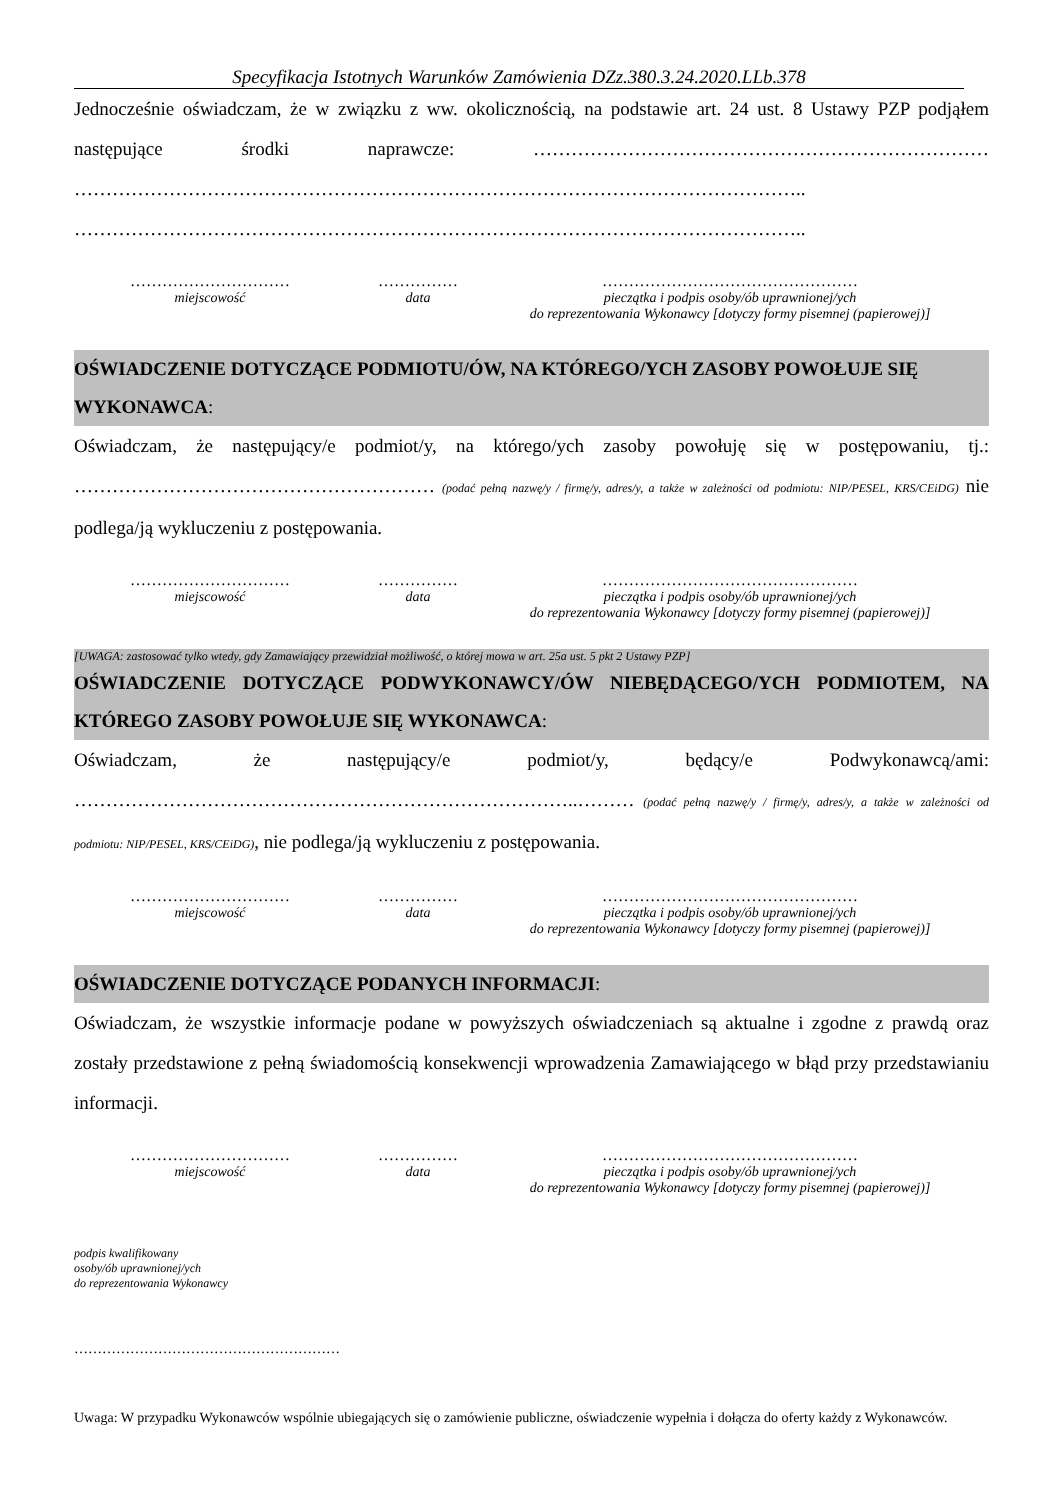Specyfikacja Istotnych Warunków Zamówienia DZz.380.3.24.2020.LLb.378
Jednocześnie oświadczam, że w związku z ww. okolicznością, na podstawie art. 24 ust. 8 Ustawy PZP podjąłem następujące środki naprawcze: ……………………………………………………………… …………………………………………………………………………………………………….. ……………………………………………………………………………………………………..
…………………………
miejscowość
……………
data
…………………………………………
pieczątka i podpis osoby/ób uprawnionej/ych
do reprezentowania Wykonawcy [dotyczy formy pisemnej (papierowej)]
OŚWIADCZENIE DOTYCZĄCE PODMIOTU/ÓW, NA KTÓREGO/YCH ZASOBY POWOŁUJE SIĘ WYKONAWCA:
Oświadczam, że następujący/e podmiot/y, na którego/ych zasoby powołuję się w postępowaniu, tj.: ………………………………………………… (podać pełną nazwę/y / firmę/y, adres/y, a także w zależności od podmiotu: NIP/PESEL, KRS/CEiDG) nie podlega/ją wykluczeniu z postępowania.
…………………………
miejscowość
……………
data
…………………………………………
pieczątka i podpis osoby/ób uprawnionej/ych
do reprezentowania Wykonawcy [dotyczy formy pisemnej (papierowej)]
[UWAGA: zastosować tylko wtedy, gdy Zamawiający przewidział możliwość, o której mowa w art. 25a ust. 5 pkt 2 Ustawy PZP]
OŚWIADCZENIE DOTYCZĄCE PODWYKONAWCY/ÓW NIEBĘDĄCEGO/YCH PODMIOTEM, NA KTÓREGO ZASOBY POWOŁUJE SIĘ WYKONAWCA:
Oświadczam, że następujący/e podmiot/y, będący/e Podwykonawcą/ami: ……………………………………………………………………..……… (podać pełną nazwę/y / firmę/y, adres/y, a także w zależności od podmiotu: NIP/PESEL, KRS/CEiDG), nie podlega/ją wykluczeniu z postępowania.
…………………………
miejscowość
……………
data
…………………………………………
pieczątka i podpis osoby/ób uprawnionej/ych
do reprezentowania Wykonawcy [dotyczy formy pisemnej (papierowej)]
OŚWIADCZENIE DOTYCZĄCE PODANYCH INFORMACJI:
Oświadczam, że wszystkie informacje podane w powyższych oświadczeniach są aktualne i zgodne z prawdą oraz zostały przedstawione z pełną świadomością konsekwencji wprowadzenia Zamawiającego w błąd przy przedstawianiu informacji.
…………………………
miejscowość
……………
data
…………………………………………
pieczątka i podpis osoby/ób uprawnionej/ych
do reprezentowania Wykonawcy [dotyczy formy pisemnej (papierowej)]
podpis kwalifikowany
osoby/ób uprawnionej/ych
do reprezentowania Wykonawcy
…………………………………………………
Uwaga: W przypadku Wykonawców wspólnie ubiegających się o zamówienie publiczne, oświadczenie wypełnia i dołącza do oferty każdy z Wykonawców.